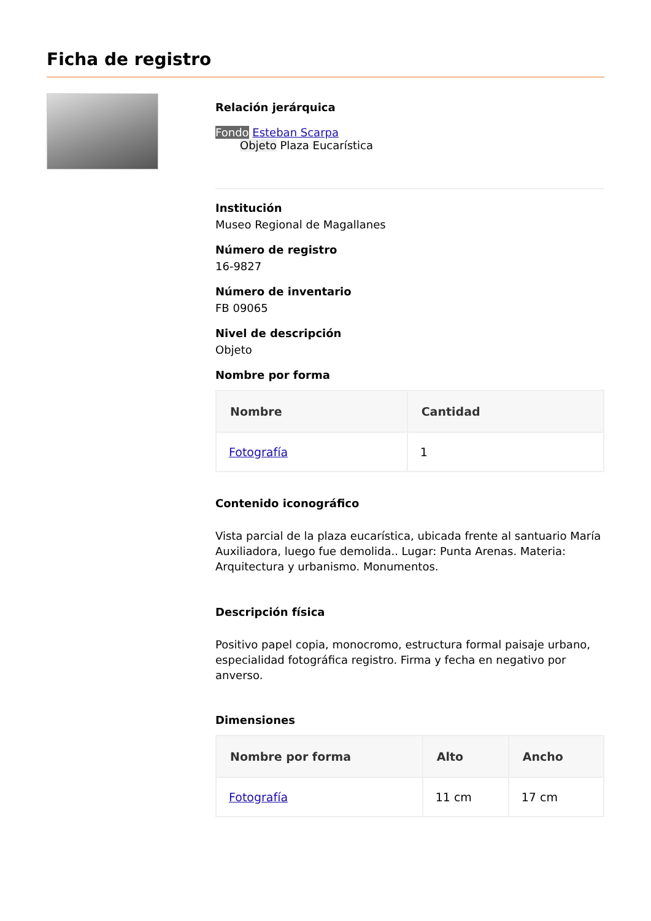Ficha de registro
Relación jerárquica
Fondo Esteban Scarpa
Objeto Plaza Eucarística
Institución
Museo Regional de Magallanes
Número de registro
16-9827
Número de inventario
FB 09065
Nivel de descripción
Objeto
Nombre por forma
| Nombre | Cantidad |
| --- | --- |
| Fotografía | 1 |
Contenido iconográfico
Vista parcial de la plaza eucarística, ubicada frente al santuario María Auxiliadora, luego fue demolida.. Lugar: Punta Arenas. Materia: Arquitectura y urbanismo. Monumentos.
Descripción física
Positivo papel copia, monocromo, estructura formal paisaje urbano, especialidad fotográfica registro. Firma y fecha en negativo por anverso.
Dimensiones
| Nombre por forma | Alto | Ancho |
| --- | --- | --- |
| Fotografía | 11 cm | 17 cm |